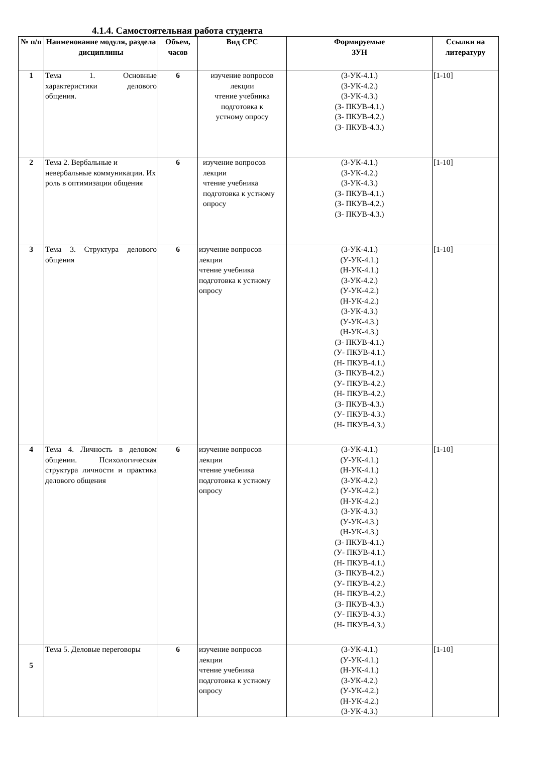4.1.4. Самостоятельная работа студента
| № п/п | Наименование модуля, раздела дисциплины | Объем, часов | Вид СРС | Формируемые ЗУН | Ссылки на литературу |
| --- | --- | --- | --- | --- | --- |
| 1 | Тема 1. Основные характеристики делового общения. | 6 | изучение вопросов лекции чтение учебника подготовка к устному опросу | (З-УК-4.1.) (З-УК-4.2.) (З-УК-4.3.) (З- ПКУВ-4.1.) (З- ПКУВ-4.2.) (З- ПКУВ-4.3.) | [1-10] |
| 2 | Тема 2. Вербальные и невербальные коммуникации. Их роль в оптимизации общения | 6 | изучение вопросов лекции чтение учебника подготовка к устному опросу | (З-УК-4.1.) (З-УК-4.2.) (З-УК-4.3.) (З- ПКУВ-4.1.) (З- ПКУВ-4.2.) (З- ПКУВ-4.3.) | [1-10] |
| 3 | Тема 3. Структура делового общения | 6 | изучение вопросов лекции чтение учебника подготовка к устному опросу | (З-УК-4.1.) (У-УК-4.1.) (Н-УК-4.1.) (З-УК-4.2.) (У-УК-4.2.) (Н-УК-4.2.) (З-УК-4.3.) (У-УК-4.3.) (Н-УК-4.3.) (З- ПКУВ-4.1.) (У- ПКУВ-4.1.) (Н- ПКУВ-4.1.) (З- ПКУВ-4.2.) (У- ПКУВ-4.2.) (Н- ПКУВ-4.2.) (З- ПКУВ-4.3.) (У- ПКУВ-4.3.) (Н- ПКУВ-4.3.) | [1-10] |
| 4 | Тема 4. Личность в деловом общении. Психологическая структура личности и практика делового общения | 6 | изучение вопросов лекции чтение учебника подготовка к устному опросу | (З-УК-4.1.) (У-УК-4.1.) (Н-УК-4.1.) (З-УК-4.2.) (У-УК-4.2.) (Н-УК-4.2.) (З-УК-4.3.) (У-УК-4.3.) (Н-УК-4.3.) (З- ПКУВ-4.1.) (У- ПКУВ-4.1.) (Н- ПКУВ-4.1.) (З- ПКУВ-4.2.) (У- ПКУВ-4.2.) (Н- ПКУВ-4.2.) (З- ПКУВ-4.3.) (У- ПКУВ-4.3.) (Н- ПКУВ-4.3.) | [1-10] |
| 5 | Тема 5. Деловые переговоры | 6 | изучение вопросов лекции чтение учебника подготовка к устному опросу | (З-УК-4.1.) (У-УК-4.1.) (Н-УК-4.1.) (З-УК-4.2.) (У-УК-4.2.) (Н-УК-4.2.) (З-УК-4.3.) | [1-10] |